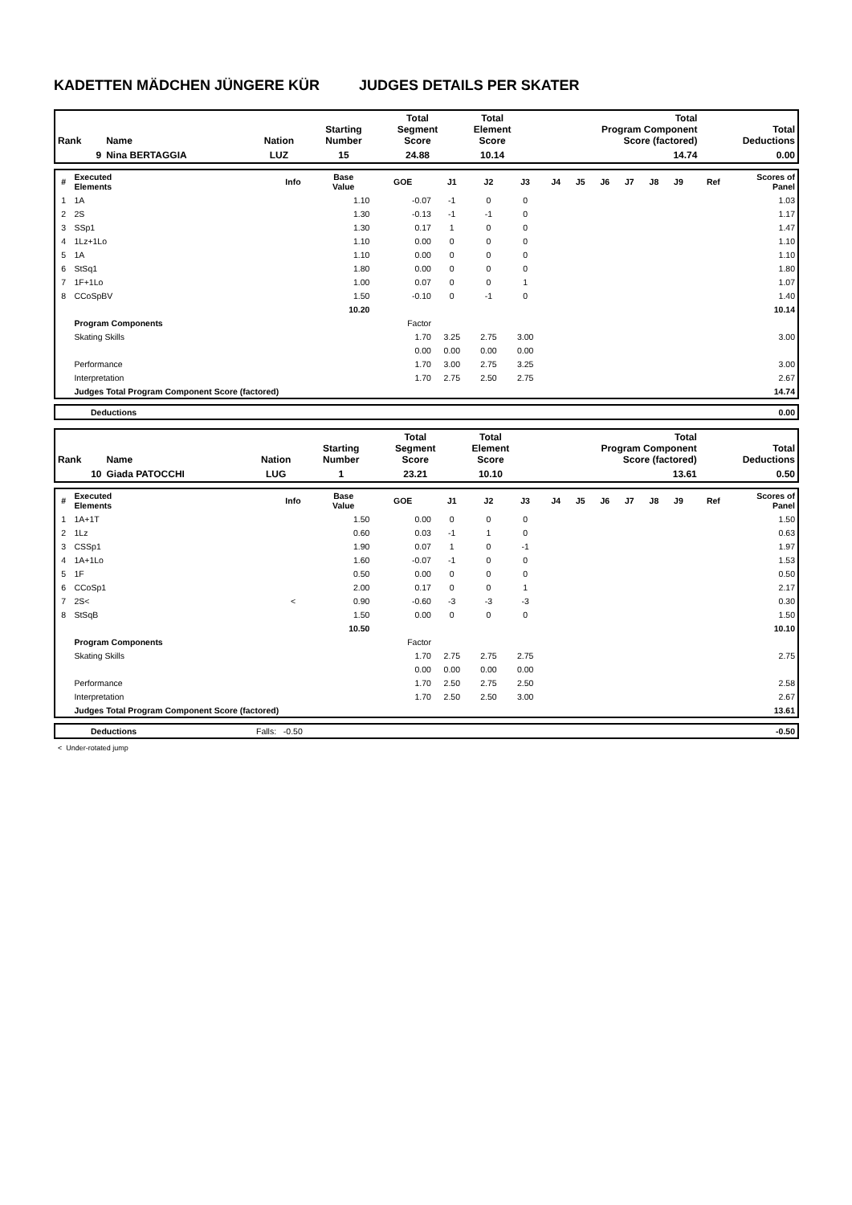KADETTEN MÄDCHEN JÜNGERE KÜR JUDGES DETAILS PER SKATER
| Rank | Name | Nation | Starting Number | Total Segment Score | Total Element Score | Total Program Component Score (factored) | Total Deductions |
| --- | --- | --- | --- | --- | --- | --- | --- |
| 9 | Nina BERTAGGIA | LUZ | 15 | 24.88 | 10.14 | 14.74 | 0.00 |
| # | Executed Elements | Info | Base Value | GOE | J1 | J2 | J3 | J4 | J5 | J6 | J7 | J8 | J9 | Ref | Scores of Panel |
| --- | --- | --- | --- | --- | --- | --- | --- | --- | --- | --- | --- | --- | --- | --- | --- |
| 1 | 1A | | 1.10 | -0.07 | -1 | 0 | 0 | | | | | | | | 1.03 |
| 2 | 2S | | 1.30 | -0.13 | -1 | -1 | 0 | | | | | | | | 1.17 |
| 3 | SSp1 | | 1.30 | 0.17 | 1 | 0 | 0 | | | | | | | | 1.47 |
| 4 | 1Lz+1Lo | | 1.10 | 0.00 | 0 | 0 | 0 | | | | | | | | 1.10 |
| 5 | 1A | | 1.10 | 0.00 | 0 | 0 | 0 | | | | | | | | 1.10 |
| 6 | StSq1 | | 1.80 | 0.00 | 0 | 0 | 0 | | | | | | | | 1.80 |
| 7 | 1F+1Lo | | 1.00 | 0.07 | 0 | 0 | 1 | | | | | | | | 1.07 |
| 8 | CCoSpBV | | 1.50 | -0.10 | 0 | -1 | 0 | | | | | | | | 1.40 |
| | | | 10.20 | | | | | | | | | | | | 10.14 |
| | Program Components | | | Factor | | | | | | | | | | | |
| | Skating Skills | | | 1.70 | 3.25 | 2.75 | 3.00 | | | | | | | | 3.00 |
| | | | | 0.00 | 0.00 | 0.00 | 0.00 | | | | | | | | |
| | Performance | | | 1.70 | 3.00 | 2.75 | 3.25 | | | | | | | | 3.00 |
| | Interpretation | | | 1.70 | 2.75 | 2.50 | 2.75 | | | | | | | | 2.67 |
| | Judges Total Program Component Score (factored) | | | | | | | | | | | | | | 14.74 |
| | Deductions | 0.00 |
| Rank | Name | Nation | Starting Number | Total Segment Score | Total Element Score | Total Program Component Score (factored) | Total Deductions |
| --- | --- | --- | --- | --- | --- | --- | --- |
| 10 | Giada PATOCCHI | LUG | 1 | 23.21 | 10.10 | 13.61 | 0.50 |
| # | Executed Elements | Info | Base Value | GOE | J1 | J2 | J3 | J4 | J5 | J6 | J7 | J8 | J9 | Ref | Scores of Panel |
| --- | --- | --- | --- | --- | --- | --- | --- | --- | --- | --- | --- | --- | --- | --- | --- |
| 1 | 1A+1T | | 1.50 | 0.00 | 0 | 0 | 0 | | | | | | | | 1.50 |
| 2 | 1Lz | | 0.60 | 0.03 | -1 | 1 | 0 | | | | | | | | 0.63 |
| 3 | CSSp1 | | 1.90 | 0.07 | 1 | 0 | -1 | | | | | | | | 1.97 |
| 4 | 1A+1Lo | | 1.60 | -0.07 | -1 | 0 | 0 | | | | | | | | 1.53 |
| 5 | 1F | | 0.50 | 0.00 | 0 | 0 | 0 | | | | | | | | 0.50 |
| 6 | CCoSp1 | | 2.00 | 0.17 | 0 | 0 | 1 | | | | | | | | 2.17 |
| 7 | 2S< | < | 0.90 | -0.60 | -3 | -3 | -3 | | | | | | | | 0.30 |
| 8 | StSqB | | 1.50 | 0.00 | 0 | 0 | 0 | | | | | | | | 1.50 |
| | | | 10.50 | | | | | | | | | | | | 10.10 |
| | Program Components | | | Factor | | | | | | | | | | | |
| | Skating Skills | | | 1.70 | 2.75 | 2.75 | 2.75 | | | | | | | | 2.75 |
| | | | | 0.00 | 0.00 | 0.00 | 0.00 | | | | | | | | |
| | Performance | | | 1.70 | 2.50 | 2.75 | 2.50 | | | | | | | | 2.58 |
| | Interpretation | | | 1.70 | 2.50 | 2.50 | 3.00 | | | | | | | | 2.67 |
| | Judges Total Program Component Score (factored) | | | | | | | | | | | | | | 13.61 |
| | Deductions | Falls: -0.50 | -0.50 |
< Under-rotated jump